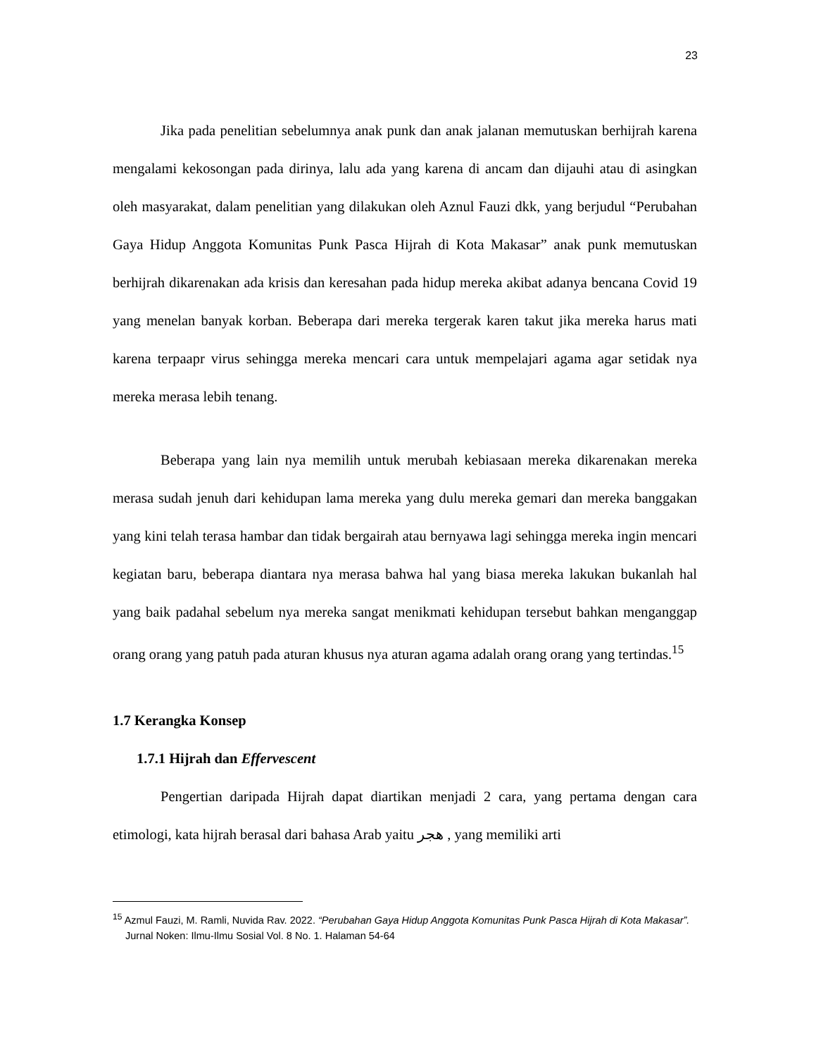23
Jika pada penelitian sebelumnya anak punk dan anak jalanan memutuskan berhijrah karena mengalami kekosongan pada dirinya, lalu ada yang karena di ancam dan dijauhi atau di asingkan oleh masyarakat, dalam penelitian yang dilakukan oleh Aznul Fauzi dkk, yang berjudul “Perubahan Gaya Hidup Anggota Komunitas Punk Pasca Hijrah di Kota Makasar” anak punk memutuskan berhijrah dikarenakan ada krisis dan keresahan pada hidup mereka akibat adanya bencana Covid 19 yang menelan banyak korban. Beberapa dari mereka tergerak karen takut jika mereka harus mati karena terpaapr virus sehingga mereka mencari cara untuk mempelajari agama agar setidak nya mereka merasa lebih tenang.
Beberapa yang lain nya memilih untuk merubah kebiasaan mereka dikarenakan mereka merasa sudah jenuh dari kehidupan lama mereka yang dulu mereka gemari dan mereka banggakan yang kini telah terasa hambar dan tidak bergairah atau bernyawa lagi sehingga mereka ingin mencari kegiatan baru, beberapa diantara nya merasa bahwa hal yang biasa mereka lakukan bukanlah hal yang baik padahal sebelum nya mereka sangat menikmati kehidupan tersebut bahkan menganggap orang orang yang patuh pada aturan khusus nya aturan agama adalah orang orang yang tertindas.<sup>15</sup>
1.7 Kerangka Konsep
1.7.1 Hijrah dan Effervescent
Pengertian daripada Hijrah dapat diartikan menjadi 2 cara, yang pertama dengan cara etimologi, kata hijrah berasal dari bahasa Arab yaitu هجر , yang memiliki arti
<sup>15</sup> Azmul Fauzi, M. Ramli, Nuvida Rav. 2022. “Perubahan Gaya Hidup Anggota Komunitas Punk Pasca Hijrah di Kota Makasar”. Jurnal Noken: Ilmu-Ilmu Sosial Vol. 8 No. 1. Halaman 54-64